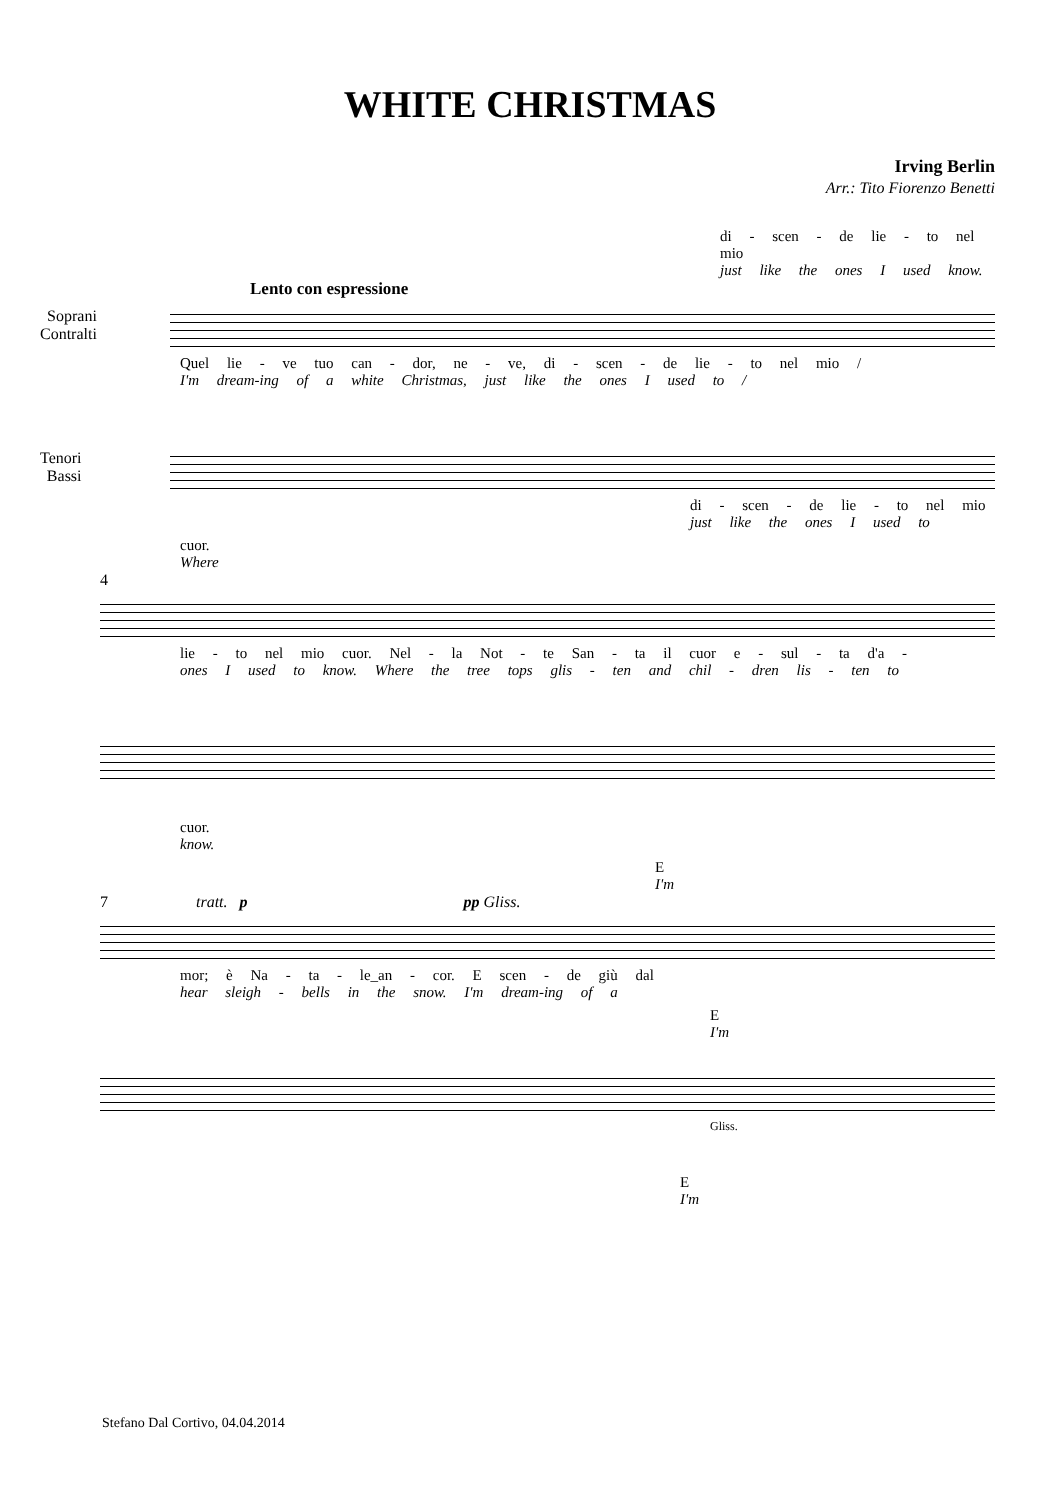WHITE CHRISTMAS
Irving Berlin
Arr.: Tito Fiorenzo Benetti
di - scen - de lie - to nel mio
just like the ones I used know.
Lento con espressione
Soprani
Contralti
Quel lie - ve tuo can - dor, ne - ve, di - scen - de lie - to nel mio /
I'm dream-ing of a white Christmas, just like the ones I used to /
Tenori
Bassi
di - scen - de lie - to nel mio
just like the ones I used to
cuor.
Where
4
lie - to nel mio cuor. Nel - la Not - te San - ta il cuor e - sul - ta d'a -
ones I used to know. Where the tree tops glis - ten and chil - dren lis - ten to
cuor.
know.
E
I'm
7 tratt. p pp Gliss.
mor; è Na - ta - le_an - cor. E scen - de giù dal
hear sleigh - bells in the snow. I'm dream-ing of a
E
I'm
Gliss.
E
I'm
Stefano Dal Cortivo, 04.04.2014